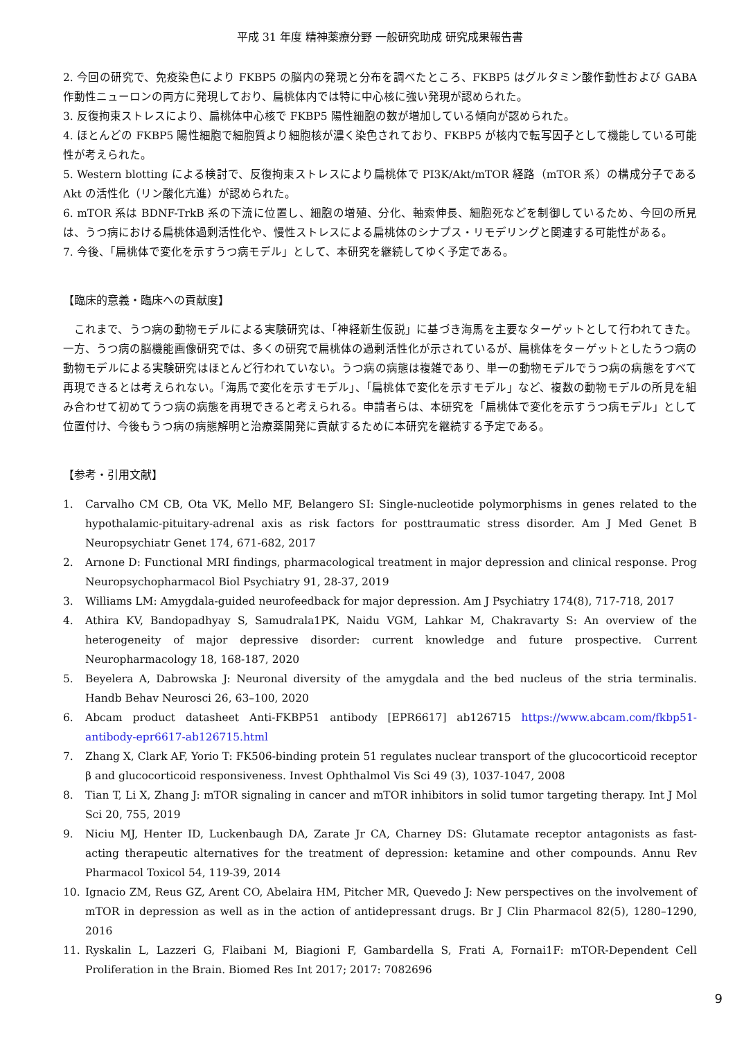平成 31 年度 精神薬療分野 一般研究助成 研究成果報告書
2. 今回の研究で、免疫染色により FKBP5 の脳内の発現と分布を調べたところ、FKBP5 はグルタミン酸作動性および GABA 作動性ニューロンの両方に発現しており、扁桃体内では特に中心核に強い発現が認められた。
3. 反復拘束ストレスにより、扁桃体中心核で FKBP5 陽性細胞の数が増加している傾向が認められた。
4. ほとんどの FKBP5 陽性細胞で細胞質より細胞核が濃く染色されており、FKBP5 が核内で転写因子として機能している可能性が考えられた。
5. Western blotting による検討で、反復拘束ストレスにより扁桃体で PI3K/Akt/mTOR 経路（mTOR 系）の構成分子である Akt の活性化（リン酸化亢進）が認められた。
6. mTOR 系は BDNF-TrkB 系の下流に位置し、細胞の増殖、分化、軸索伸長、細胞死などを制御しているため、今回の所見は、うつ病における扁桃体過剰活性化や、慢性ストレスによる扁桃体のシナプス・リモデリングと関連する可能性がある。
7. 今後、「扁桃体で変化を示すうつ病モデル」として、本研究を継続してゆく予定である。
【臨床的意義・臨床への貢献度】
これまで、うつ病の動物モデルによる実験研究は、「神経新生仮説」に基づき海馬を主要なターゲットとして行われてきた。一方、うつ病の脳機能画像研究では、多くの研究で扁桃体の過剰活性化が示されているが、扁桃体をターゲットとしたうつ病の動物モデルによる実験研究はほとんど行われていない。うつ病の病態は複雑であり、単一の動物モデルでうつ病の病態をすべて再現できるとは考えられない。「海馬で変化を示すモデル」、「扁桃体で変化を示すモデル」など、複数の動物モデルの所見を組み合わせて初めてうつ病の病態を再現できると考えられる。申請者らは、本研究を「扁桃体で変化を示すうつ病モデル」として位置付け、今後もうつ病の病態解明と治療薬開発に貢献するために本研究を継続する予定である。
【参考・引用文献】
1. Carvalho CM CB, Ota VK, Mello MF, Belangero SI: Single-nucleotide polymorphisms in genes related to the hypothalamic-pituitary-adrenal axis as risk factors for posttraumatic stress disorder. Am J Med Genet B Neuropsychiatr Genet 174, 671-682, 2017
2. Arnone D: Functional MRI findings, pharmacological treatment in major depression and clinical response. Prog Neuropsychopharmacol Biol Psychiatry 91, 28-37, 2019
3. Williams LM: Amygdala-guided neurofeedback for major depression. Am J Psychiatry 174(8), 717-718, 2017
4. Athira KV, Bandopadhyay S, Samudrala1PK, Naidu VGM, Lahkar M, Chakravarty S: An overview of the heterogeneity of major depressive disorder: current knowledge and future prospective. Current Neuropharmacology 18, 168-187, 2020
5. Beyelera A, Dabrowska J: Neuronal diversity of the amygdala and the bed nucleus of the stria terminalis. Handb Behav Neurosci 26, 63–100, 2020
6. Abcam product datasheet Anti-FKBP51 antibody [EPR6617] ab126715 https://www.abcam.com/fkbp51-antibody-epr6617-ab126715.html
7. Zhang X, Clark AF, Yorio T: FK506-binding protein 51 regulates nuclear transport of the glucocorticoid receptor β and glucocorticoid responsiveness. Invest Ophthalmol Vis Sci 49 (3), 1037-1047, 2008
8. Tian T, Li X, Zhang J: mTOR signaling in cancer and mTOR inhibitors in solid tumor targeting therapy. Int J Mol Sci 20, 755, 2019
9. Niciu MJ, Henter ID, Luckenbaugh DA, Zarate Jr CA, Charney DS: Glutamate receptor antagonists as fast-acting therapeutic alternatives for the treatment of depression: ketamine and other compounds. Annu Rev Pharmacol Toxicol 54, 119-39, 2014
10. Ignacio ZM, Reus GZ, Arent CO, Abelaira HM, Pitcher MR, Quevedo J: New perspectives on the involvement of mTOR in depression as well as in the action of antidepressant drugs. Br J Clin Pharmacol 82(5), 1280–1290, 2016
11. Ryskalin L, Lazzeri G, Flaibani M, Biagioni F, Gambardella S, Frati A, Fornai1F: mTOR-Dependent Cell Proliferation in the Brain. Biomed Res Int 2017; 2017: 7082696
9